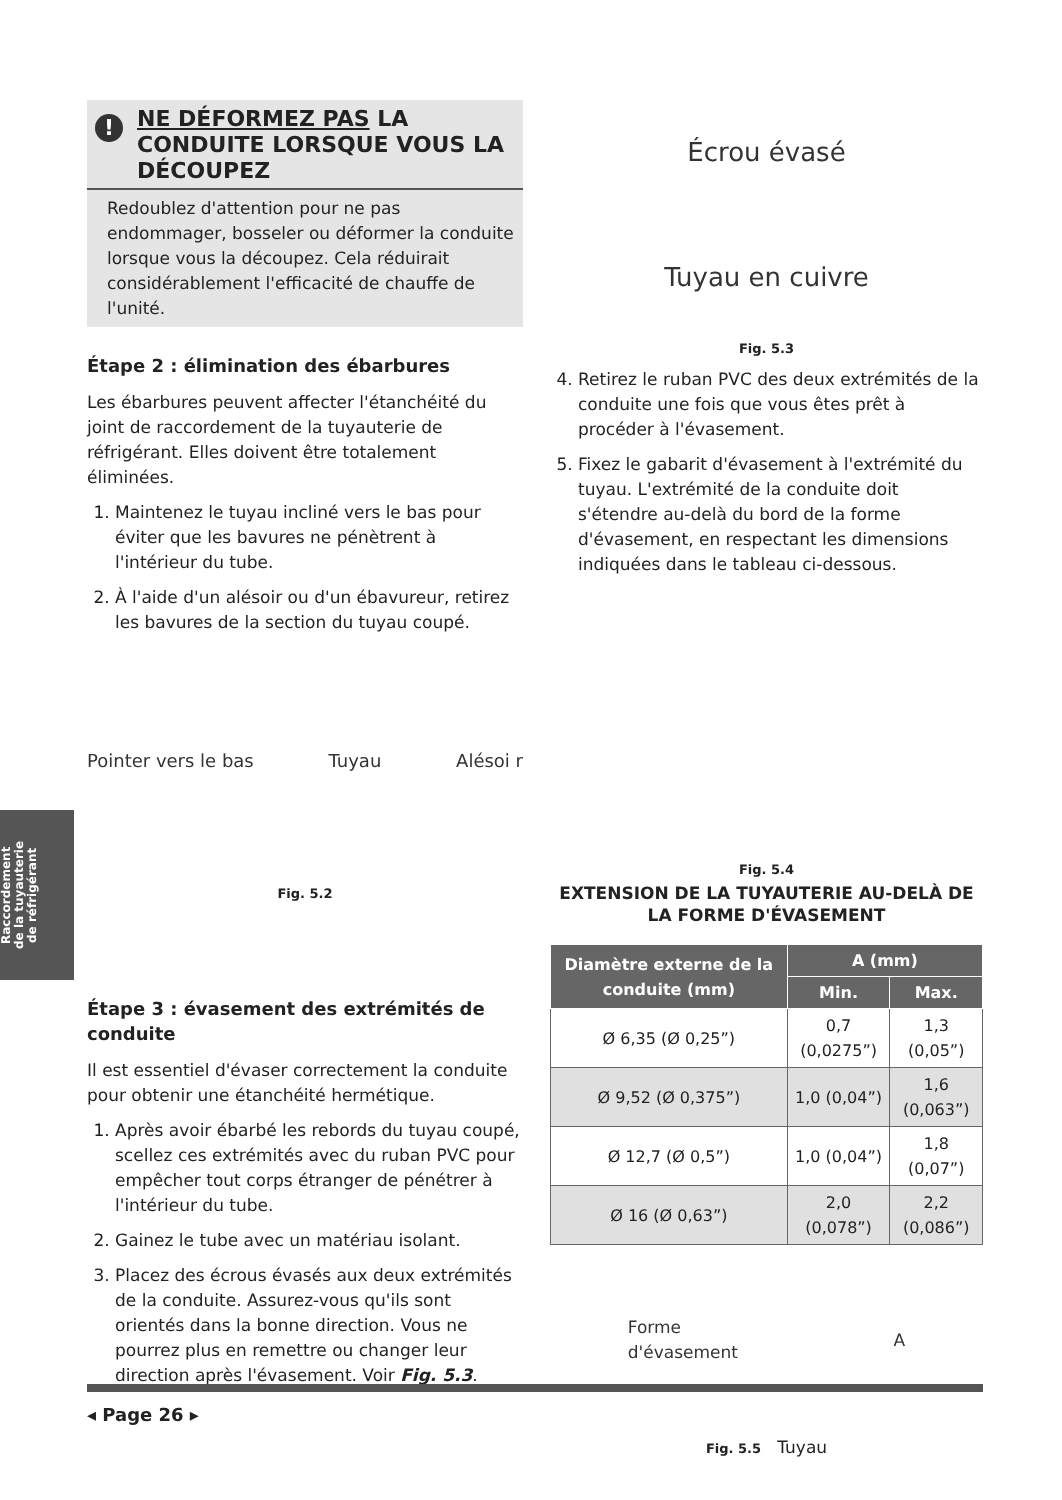! NE DÉFORMEZ PAS LA CONDUITE LORSQUE VOUS LA DÉCOUPEZ
Redoublez d'attention pour ne pas endommager, bosseler ou déformer la conduite lorsque vous la découpez. Cela réduirait considérablement l'efficacité de chauffe de l'unité.
Étape 2 : élimination des ébarbures
Les ébarbures peuvent affecter l'étanchéité du joint de raccordement de la tuyauterie de réfrigérant. Elles doivent être totalement éliminées.
1. Maintenez le tuyau incliné vers le bas pour éviter que les bavures ne pénètrent à l'intérieur du tube.
2. À l'aide d'un alésoir ou d'un ébavureur, retirez les bavures de la section du tuyau coupé.
Pointer vers le bas Tuyau Alésoi r
Fig. 5.2
Étape 3 : évasement des extrémités de conduite
Il est essentiel d'évaser correctement la conduite pour obtenir une étanchéité hermétique.
1. Après avoir ébarbé les rebords du tuyau coupé, scellez ces extrémités avec du ruban PVC pour empêcher tout corps étranger de pénétrer à l'intérieur du tube.
2. Gainez le tube avec un matériau isolant.
3. Placez des écrous évasés aux deux extrémités de la conduite. Assurez-vous qu'ils sont orientés dans la bonne direction. Vous ne pourrez plus en remettre ou changer leur direction après l'évasement. Voir Fig. 5.3.
Écrou évasé
Tuyau en cuivre
Fig. 5.3
4. Retirez le ruban PVC des deux extrémités de la conduite une fois que vous êtes prêt à procéder à l'évasement.
5. Fixez le gabarit d'évasement à l'extrémité du tuyau. L'extrémité de la conduite doit s'étendre au-delà du bord de la forme d'évasement, en respectant les dimensions indiquées dans le tableau ci-dessous.
Fig. 5.4
EXTENSION DE LA TUYAUTERIE AU-DELÀ DE LA FORME D'ÉVASEMENT
| Diamètre externe de la conduite (mm) | A (mm) | |
| --- | --- | --- |
| | Min. | Max. |
| Ø 6,35 (Ø 0,25”) | 0,7 (0,0275”) | 1,3 (0,05”) |
| Ø 9,52 (Ø 0,375”) | 1,0 (0,04”) | 1,6 (0,063”) |
| Ø 12,7 (Ø 0,5”) | 1,0 (0,04”) | 1,8 (0,07”) |
| Ø 16 (Ø 0,63”) | 2,0 (0,078”) | 2,2 (0,086”) |
Forme
d'évasement A
Fig. 5.5 Tuyau
Raccordement
de la tuyauterie
de réfrigérant
◂ Page 26 ▸